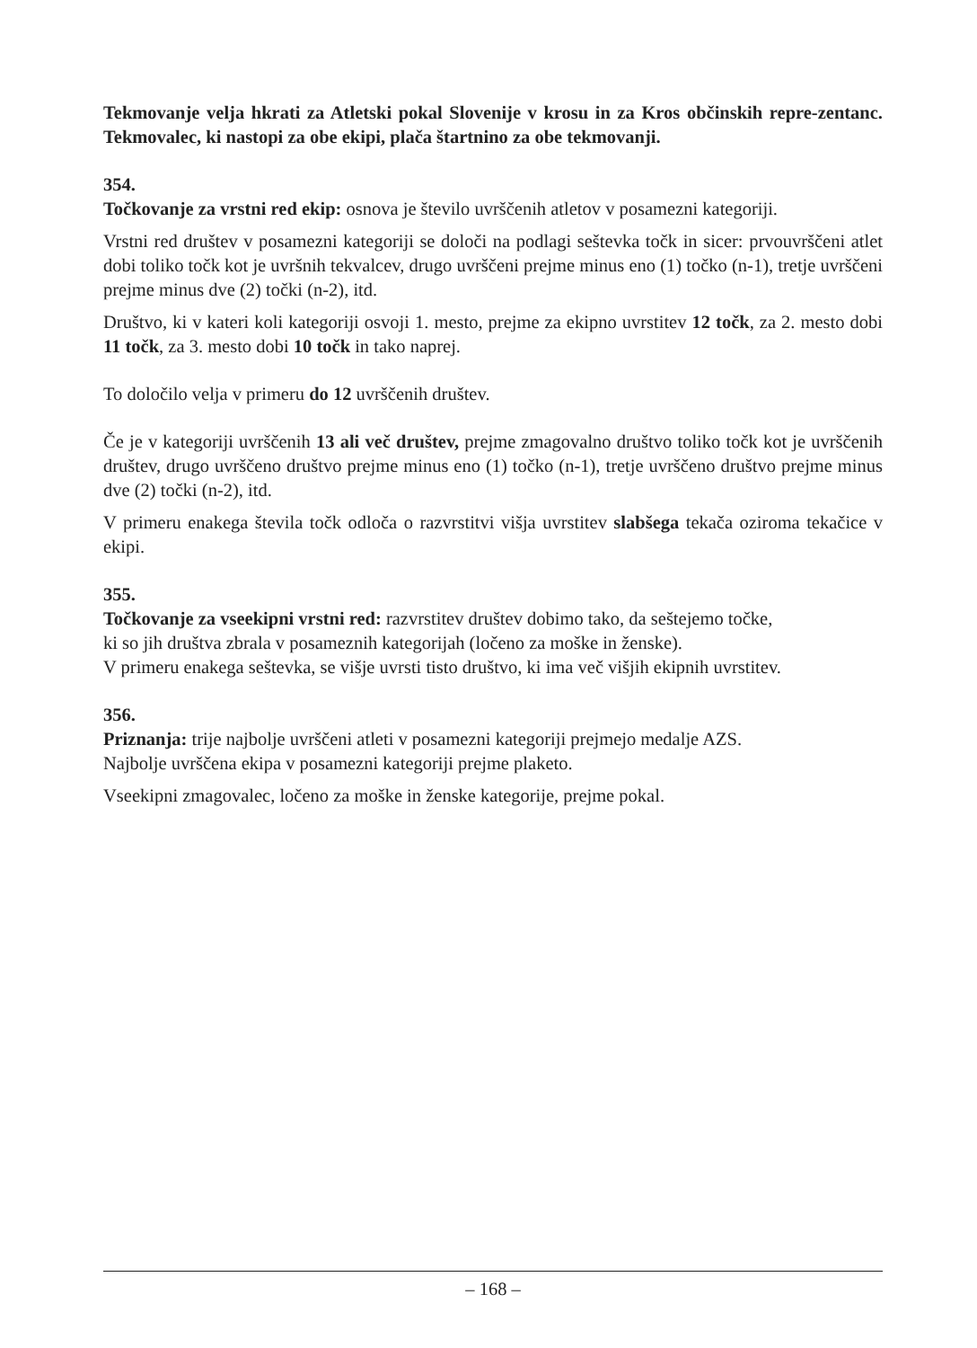Tekmovanje velja hkrati za Atletski pokal Slovenije v krosu in za Kros občinskih repre-zentanc. Tekmovalec, ki nastopi za obe ekipi, plača štartnino za obe tekmovanji.
354.
Točkovanje za vrstni red ekip: osnova je število uvrščenih atletov v posamezni kategoriji.
Vrstni red društev v posamezni kategoriji se določi na podlagi seštevka točk in sicer: prvouvrščeni atlet dobi toliko točk kot je uvršnih tekvalcev, drugo uvrščeni prejme minus eno (1) točko (n-1), tretje uvrščeni prejme minus dve (2) točki (n-2), itd.
Društvo, ki v kateri koli kategoriji osvoji 1. mesto, prejme za ekipno uvrstitev 12 točk, za 2. mesto dobi 11 točk, za 3. mesto dobi 10 točk in tako naprej.
To določilo velja v primeru do 12 uvrščenih društev.
Če je v kategoriji uvrščenih 13 ali več društev, prejme zmagovalno društvo toliko točk kot je uvrščenih društev, drugo uvrščeno društvo prejme minus eno (1) točko (n-1), tretje uvrščeno društvo prejme minus dve (2) točki (n-2), itd.
V primeru enakega števila točk odloča o razvrstitvi višja uvrstitev slabšega tekača oziroma tekačice v ekipi.
355.
Točkovanje za vseekipni vrstni red: razvrstitev društev dobimo tako, da seštejemo točke,
ki so jih društva zbrala v posameznih kategorijah (ločeno za moške in ženske).
V primeru enakega seštevka, se višje uvrsti tisto društvo, ki ima več višjih ekipnih uvrstitev.
356.
Priznanja: trije najbolje uvrščeni atleti v posamezni kategoriji prejmejo medalje AZS.
Najbolje uvrščena ekipa v posamezni kategoriji prejme plaketo.
Vseekipni zmagovalec, ločeno za moške in ženske kategorije, prejme pokal.
– 168 –